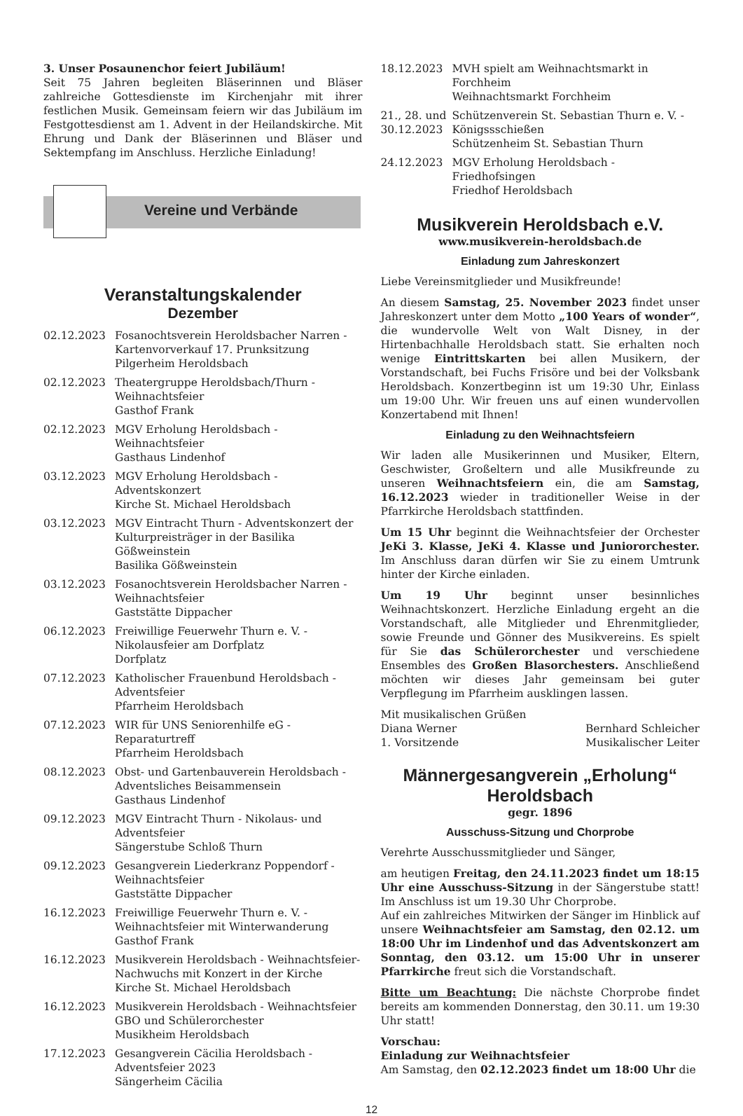3. Unser Posaunenchor feiert Jubiläum!
Seit 75 Jahren begleiten Bläserinnen und Bläser zahlreiche Gottesdienste im Kirchenjahr mit ihrer festlichen Musik. Gemeinsam feiern wir das Jubiläum im Festgottesdienst am 1. Advent in der Heilandskirche. Mit Ehrung und Dank der Bläserinnen und Bläser und Sektempfang im Anschluss. Herzliche Einladung!
Vereine und Verbände
Veranstaltungskalender
Dezember
02.12.2023 Fosanochtsverein Heroldsbacher Narren - Kartenvorverkauf 17. Prunksitzung
Pilgerheim Heroldsbach
02.12.2023 Theatergruppe Heroldsbach/Thurn - Weihnachtsfeier
Gasthof Frank
02.12.2023 MGV Erholung Heroldsbach - Weihnachtsfeier
Gasthaus Lindenhof
03.12.2023 MGV Erholung Heroldsbach - Adventskonzert
Kirche St. Michael Heroldsbach
03.12.2023 MGV Eintracht Thurn - Adventskonzert der Kulturpreisträger in der Basilika Gößweinstein
Basilika Gößweinstein
03.12.2023 Fosanochtsverein Heroldsbacher Narren - Weihnachtsfeier
Gaststätte Dippacher
06.12.2023 Freiwillige Feuerwehr Thurn e. V. - Nikolausfeier am Dorfplatz
Dorfplatz
07.12.2023 Katholischer Frauenbund Heroldsbach - Adventsfeier
Pfarrheim Heroldsbach
07.12.2023 WIR für UNS Seniorenhilfe eG - Reparaturtreff
Pfarrheim Heroldsbach
08.12.2023 Obst- und Gartenbauverein Heroldsbach - Adventsliches Beisammensein
Gasthaus Lindenhof
09.12.2023 MGV Eintracht Thurn - Nikolaus- und Adventsfeier
Sängerstube Schloß Thurn
09.12.2023 Gesangverein Liederkranz Poppendorf - Weihnachtsfeier
Gaststätte Dippacher
16.12.2023 Freiwillige Feuerwehr Thurn e. V. - Weihnachtsfeier mit Winterwanderung
Gasthof Frank
16.12.2023 Musikverein Heroldsbach - Weihnachtsfeier-Nachwuchs mit Konzert in der Kirche
Kirche St. Michael Heroldsbach
16.12.2023 Musikverein Heroldsbach - Weihnachtsfeier GBO und Schülerorchester
Musikheim Heroldsbach
17.12.2023 Gesangverein Cäcilia Heroldsbach - Adventsfeier 2023
Sängerheim Cäcilia
18.12.2023 MVH spielt am Weihnachtsmarkt in Forchheim
Weihnachtsmarkt Forchheim
21., 28. und 30.12.2023
Schützenverein St. Sebastian Thurn e. V. - Königssschießen
Schützenheim St. Sebastian Thurn
24.12.2023 MGV Erholung Heroldsbach - Friedhofsingen
Friedhof Heroldsbach
Musikverein Heroldsbach e.V.
www.musikverein-heroldsbach.de
Einladung zum Jahreskonzert
Liebe Vereinsmitglieder und Musikfreunde!
An diesem Samstag, 25. November 2023 findet unser Jahreskonzert unter dem Motto „100 Years of wonder“, die wundervolle Welt von Walt Disney, in der Hirtenbachhalle Heroldsbach statt. Sie erhalten noch wenige Eintrittskarten bei allen Musikern, der Vorstandschaft, bei Fuchs Frisöre und bei der Volksbank Heroldsbach. Konzertbeginn ist um 19:30 Uhr, Einlass um 19:00 Uhr. Wir freuen uns auf einen wundervollen Konzertabend mit Ihnen!
Einladung zu den Weihnachtsfeiern
Wir laden alle Musikerinnen und Musiker, Eltern, Geschwister, Großeltern und alle Musikfreunde zu unseren Weihnachtsfeiern ein, die am Samstag, 16.12.2023 wieder in traditioneller Weise in der Pfarrkirche Heroldsbach stattfinden.
Um 15 Uhr beginnt die Weihnachtsfeier der Orchester JeKi 3. Klasse, JeKi 4. Klasse und Juniororchester. Im Anschluss daran dürfen wir Sie zu einem Umtrunk hinter der Kirche einladen.
Um 19 Uhr beginnt unser besinnliches Weihnachtskonzert. Herzliche Einladung ergeht an die Vorstandschaft, alle Mitglieder und Ehrenmitglieder, sowie Freunde und Gönner des Musikvereins. Es spielt für Sie das Schülerorchester und verschiedene Ensembles des Großen Blasorchesters. Anschließend möchten wir dieses Jahr gemeinsam bei guter Verpflegung im Pfarrheim ausklingen lassen.
Mit musikalischen Grüßen
Diana Werner Bernhard Schleicher
1. Vorsitzende Musikalischer Leiter
Männergesangverein „Erholung“ Heroldsbach
gegr. 1896
Ausschuss-Sitzung und Chorprobe
Verehrte Ausschussmitglieder und Sänger,
am heutigen Freitag, den 24.11.2023 findet um 18:15 Uhr eine Ausschuss-Sitzung in der Sängerstube statt! Im Anschluss ist um 19.30 Uhr Chorprobe.
Auf ein zahlreiches Mitwirken der Sänger im Hinblick auf unsere Weihnachtsfeier am Samstag, den 02.12. um 18:00 Uhr im Lindenhof und das Adventskonzert am Sonntag, den 03.12. um 15:00 Uhr in unserer Pfarrkirche freut sich die Vorstandschaft.
Bitte um Beachtung: Die nächste Chorprobe findet bereits am kommenden Donnerstag, den 30.11. um 19:30 Uhr statt!
Vorschau:
Einladung zur Weihnachtsfeier
Am Samstag, den 02.12.2023 findet um 18:00 Uhr die
12